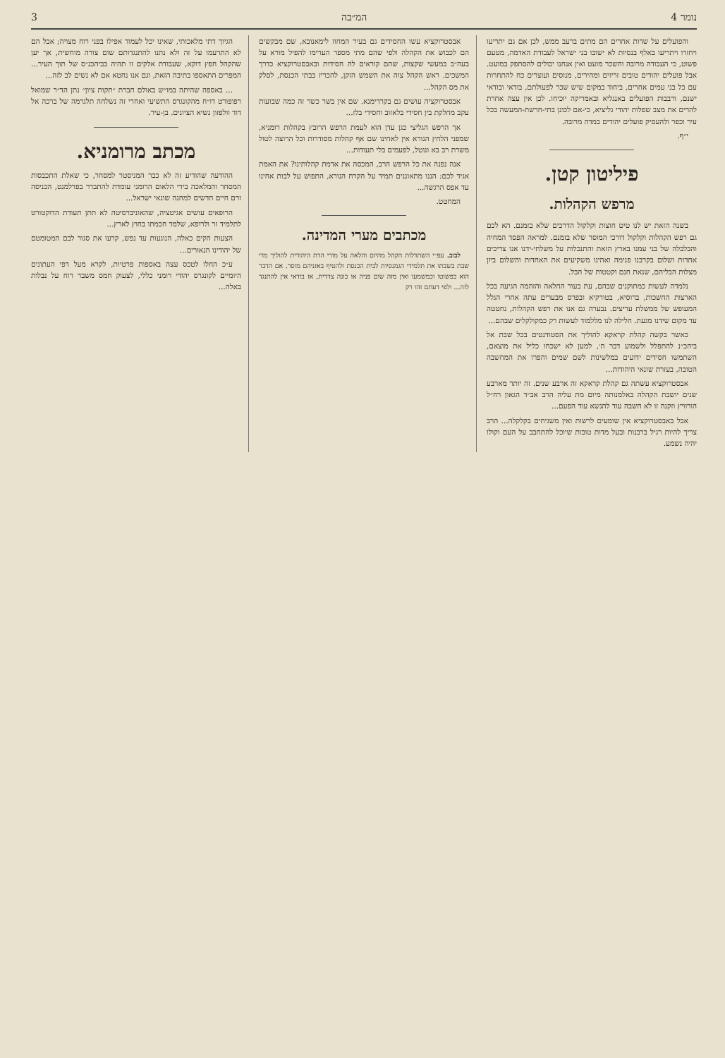נומר 4 המ״בה 3
והפועלים על שדות אחרים הם מתים ברעב ממש, לכן אם גם יתריעו ויחזרו ויתריעו באלף בנסיות לא ישובו בני ישראל לעבודת האדמה, מטעם פשוט, כי העבודה מרובה והשכר מועט ואין אנחנו יכולים להסתפק במועט. אבל פועלים יהודים טובים זריזים ומהירים, מנוסים ועוצרים כח להתחרות עם כל בני עמים אחרים, ביחוד במקום שיש שכר לפעולתם, בודאי ובודאי ישנם, ורבבות הפועלים באנגליא ובאמריקה יוכיחו. לכן אין עצה אחרת להרים את מצב שפלות יהודי גליציא, כי-אם לכונן בתי-חרשת-המעשה בכל עיר וכפר ולהעסיק פועלים יהודים במדה מרובה.
י״ף.
פיליטון קטן.
מרפש הקהלות.
בשנה הזאת יש לנו טיט חוצות וקלקול הדרכים שלא בזמנם. הא לכם גם רפש הקהלות וקלקול דורכי המוסר שלא בזמנם. למראה הפסד המחיה והבלבלה של בני עמנו בארץ הזאת והתנכלות על משלחי-ידנו אנו צריכים אחדות ושלום בקרבנו פנימה ואהינו משקיעים את האחדות והשלום ביון מצלות הבליהם, שנאת חנם וקטטות של הבל.
נלמדה לעשות כמתוקנים שבהם, עת בעור החלאה והזהמה הגיעה בכל הארצות החשכות, ברוסיא, בטורקיא ובפרס מבערים עתה אחרי הגלל המעופש של ממשלת עריצים. נבערה גם אנו את רפש הקהלות, נחטטה עד מקום שידנו מגעת. חלילה לנו מללמוד לעשות רק כמקולקלים שבהם...
כאשר בקשה קהלת קראקא להוליך את הסטודנטים בכל שבת אל ביהכ״נ להתפלל ולשמוע דבר ה׳, למען לא ישכחו כליל את מוצאם, השתמשו חסידים ידועים במלשינות לשם שמים והפרו את המחשבה הטובה, בעזרת שונאי היהודות...
אבסטרוקציא עשתה גם קהלת קראקא זה ארבע שנים. זה יותר מארבע שנים יושבת הקהלה באלמנותה מיום מת עליה הרב אב״ד הגאון רח״ל הורוויץ וזקנה זו לא חשבה עוד להנשא עוד הפעם...
אבל באבסטרוקציא אין שומעים לרשות ואין משגיחים בקלקלה... הרב צריך להיות רגיל ברבנות ובעל מדות טובות שיוכל להתחבב על העם וקולו יהיה נשמע.
אבסטרוקציא עשו החסידים גם בעיר המחוז לימאנובא, שם מבקשים הם לכבוש את הקהלה ולפי שהם מתי מספר הערימו להפיל מורא על בעה״ב במעשי שקצות, שהם קוראים לה חסידות ובאבסטרוקציא כדרך המשכים. ראש הקהל צוה את השמש הזקן, להכריז בבתי הכנסת, לסלק את מס הקהל...
אבסטרוקציה עושים גם בקרדימנא. שם אין בשר כשר זה כמה שבועות עקב מחלקת בין חסידי בלאזוב וחסידי בלז...
אך הרפש הגליצי כגן עדן הוא לעמת הרפש הרובץ בקהלות רומניא, שמפני הלחץ הנורא אין לאחינו שם אף קהלות מסודרות וכל הרוצה לטול משרת רב בא ונוטל, לפעמים בלי תעודות...
אנה נפנה את כל הרפש הרב, המכסה את אדמת קהלותינו? את האמת אגיד לכם: הננו מתאוננים תמיד על הקרח הנורא, התפוש על לבות אחינו עד אפס הרגשה...
המחטט.
מכתבים מערי המדינה.
לבוב. עפ״י השתדלות הקהל מהיום והלאה על מורי הדת היהודית להוליך מדי שבת בשבתו את תלמידי הגמנסיות לבית הכנסת ולהטיף באזניהם מוסר. אם הדבר הוא כפשוטו וכמשמעו ואין מזה שום פניה או כונה צדדית, אז בודאי אין להתנגד לזה... ולפי דעתם זהו רק
הגיוך דתי מלאכותי, שאינו יכל לעמוד אפילו בפני רוח מצויה; אבל הם לא התרעמו על זה ולא נתנו להתנגדותם שום צורה מוחשית, אך יען שהקהל חפץ דוקא, שעבודת אלקים זו תהיה בביהכנ״ס של תוך העיר... המפרים התאספו בתיבה הזאת, וגם אנו נחטא אם לא נשים לב לזה...
... באספה שהיתה במו״ש באולם חברת ״תקות ציון״ נתן הד״ר שמואל רפופורט דו״ח מהקונגרס התשיעי ואחרי זה נשלחה תלגרמה של ברכה אל דוד וולפזון נשיא הציונים. בן-עיר.
מכתב מרומניא.
ההודעה שהודיע זה לא כבר המניסטר למסחר, כי שאלת התכבסות המסחר והמלאכה בידי הלאום הרומני עומדת להתברר בפרלמנט, הכניסה זרם חיים חדשים למחנה שונאי ישראל...
הרופאים עושים אגיטציה, שהאוניברסיטה לא תתן תעודת הדוקטורט לתלמיד זר ולרופא, שלמד חכמתו בחוץ לארץ...
הצעות הקים כאלה, הנוגעות עד נפש, קרעו את סגור לבם המטומטם של יהודינו הנאורים...
ע״כ החלו לטכס עצה באספות פרטיות, לקרא מעל דפי העתונים היומיים לקונגרס יהודי רומני כללי, לצעוק חמס משבר רוח על נבלות באלה...